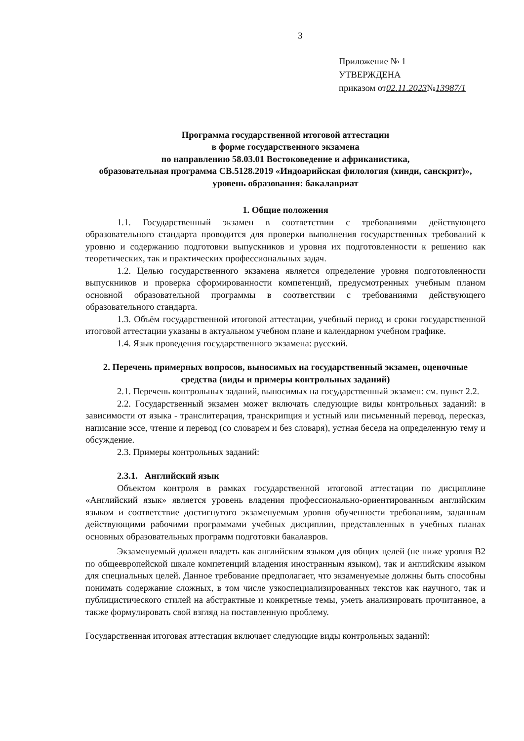3
Приложение № 1
УТВЕРЖДЕНА
приказом от02.11.2023№13987/1
Программа государственной итоговой аттестации
в форме государственного экзамена
по направлению 58.03.01 Востоковедение и африканистика,
образовательная программа СВ.5128.2019 «Индоарийская филология (хинди, санскрит)», уровень образования: бакалавриат
1. Общие положения
1.1. Государственный экзамен в соответствии с требованиями действующего образовательного стандарта проводится для проверки выполнения государственных требований к уровню и содержанию подготовки выпускников и уровня их подготовленности к решению как теоретических, так и практических профессиональных задач.
1.2. Целью государственного экзамена является определение уровня подготовленности выпускников и проверка сформированности компетенций, предусмотренных учебным планом основной образовательной программы в соответствии с требованиями действующего образовательного стандарта.
1.3. Объём государственной итоговой аттестации, учебный период и сроки государственной итоговой аттестации указаны в актуальном учебном плане и календарном учебном графике.
1.4. Язык проведения государственного экзамена: русский.
2. Перечень примерных вопросов, выносимых на государственный экзамен, оценочные средства (виды и примеры контрольных заданий)
2.1. Перечень контрольных заданий, выносимых на государственный экзамен: см. пункт 2.2.
2.2. Государственный экзамен может включать следующие виды контрольных заданий: в зависимости от языка - транслитерация, транскрипция и устный или письменный перевод, пересказ, написание эссе, чтение и перевод (со словарем и без словаря), устная беседа на определенную тему и обсуждение.
2.3. Примеры контрольных заданий:
2.3.1. Английский язык
Объектом контроля в рамках государственной итоговой аттестации по дисциплине «Английский язык» является уровень владения профессионально-ориентированным английским языком и соответствие достигнутого экзаменуемым уровня обученности требованиям, заданным действующими рабочими программами учебных дисциплин, представленных в учебных планах основных образовательных программ подготовки бакалавров.
Экзаменуемый должен владеть как английским языком для общих целей (не ниже уровня B2 по общеевропейской шкале компетенций владения иностранным языком), так и английским языком для специальных целей. Данное требование предполагает, что экзаменуемые должны быть способны понимать содержание сложных, в том числе узкоспециализированных текстов как научного, так и публицистического стилей на абстрактные и конкретные темы, уметь анализировать прочитанное, а также формулировать свой взгляд на поставленную проблему.
Государственная итоговая аттестация включает следующие виды контрольных заданий: